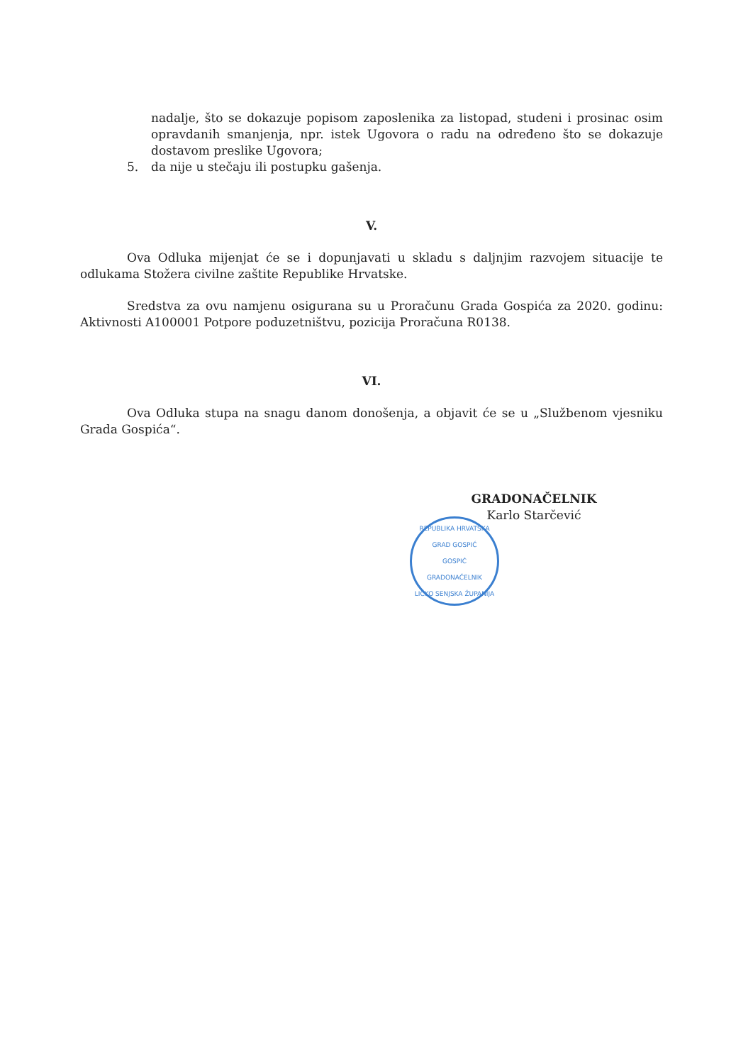nadalje, što se dokazuje popisom zaposlenika za listopad, studeni i prosinac osim opravdanih smanjenja, npr. istek Ugovora o radu na određeno što se dokazuje dostavom preslike Ugovora;
5. da nije u stečaju ili postupku gašenja.
V.
Ova Odluka mijenjat će se i dopunjavati u skladu s daljnjim razvojem situacije te odlukama Stožera civilne zaštite Republike Hrvatske.
Sredstva za ovu namjenu osigurana su u Proračunu Grada Gospića za 2020. godinu: Aktivnosti A100001 Potpore poduzetništvu, pozicija Proračuna R0138.
VI.
Ova Odluka stupa na snagu danom donošenja, a objavit će se u „Službenom vjesniku Grada Gospića“.
GRADONAČELNIK
Karlo Starčević
REPUBLIKA HRVATSKA
GRAD GOSPIĆ
GOSPIĆ
GRADONAČELNIK
LIČKO SENJSKA ŽUPANIJA